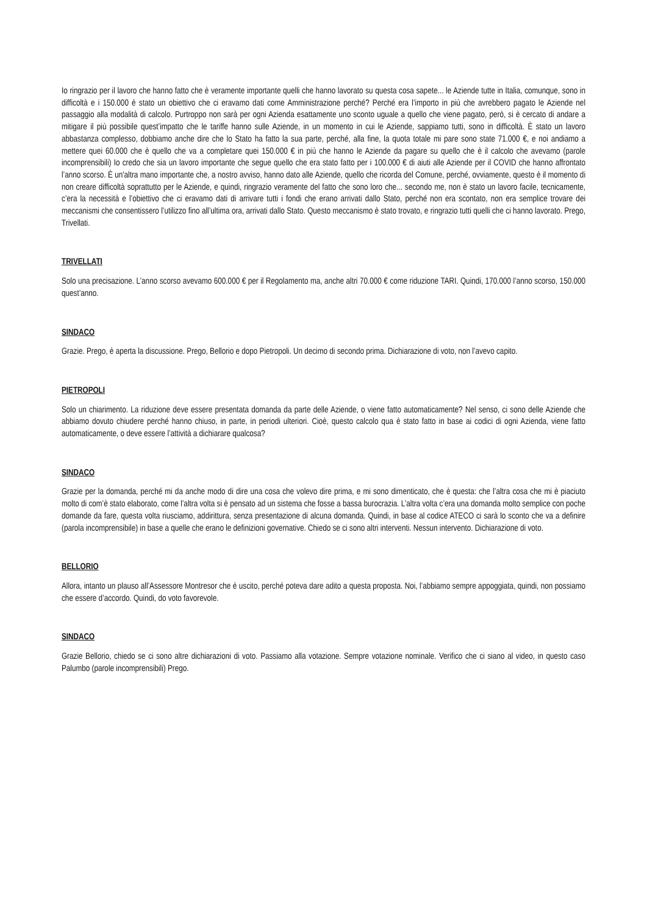Io ringrazio per il lavoro che hanno fatto che è veramente importante quelli che hanno lavorato su questa cosa sapete... le Aziende tutte in Italia, comunque, sono in difficoltà e i 150.000 è stato un obiettivo che ci eravamo dati come Amministrazione perché? Perché era l’importo in più che avrebbero pagato le Aziende nel passaggio alla modalità di calcolo. Purtroppo non sarà per ogni Azienda esattamente uno sconto uguale a quello che viene pagato, però, si è cercato di andare a mitigare il più possibile quest’impatto che le tariffe hanno sulle Aziende, in un momento in cui le Aziende, sappiamo tutti, sono in difficoltà. È stato un lavoro abbastanza complesso, dobbiamo anche dire che lo Stato ha fatto la sua parte, perché, alla fine, la quota totale mi pare sono state 71.000 €, e noi andiamo a mettere quei 60.000 che è quello che va a completare quei 150.000 € in più che hanno le Aziende da pagare su quello che è il calcolo che avevamo (parole incomprensibili) Io credo che sia un lavoro importante che segue quello che era stato fatto per i 100.000 € di aiuti alle Aziende per il COVID che hanno affrontato l’anno scorso. È un'altra mano importante che, a nostro avviso, hanno dato alle Aziende, quello che ricorda del Comune, perché, ovviamente, questo è il momento di non creare difficoltà soprattutto per le Aziende, e quindi, ringrazio veramente del fatto che sono loro che... secondo me, non è stato un lavoro facile, tecnicamente, c’era la necessità e l’obiettivo che ci eravamo dati di arrivare tutti i fondi che erano arrivati dallo Stato, perché non era scontato, non era semplice trovare dei meccanismi che consentissero l’utilizzo fino all’ultima ora, arrivati dallo Stato. Questo meccanismo è stato trovato, e ringrazio tutti quelli che ci hanno lavorato. Prego, Trivellati.
TRIVELLATI
Solo una precisazione. L’anno scorso avevamo 600.000 € per il Regolamento ma, anche altri 70.000 € come riduzione TARI. Quindi, 170.000 l’anno scorso, 150.000 quest’anno.
SINDACO
Grazie. Prego, è aperta la discussione. Prego, Bellorio e dopo Pietropoli. Un decimo di secondo prima. Dichiarazione di voto, non l’avevo capito.
PIETROPOLI
Solo un chiarimento. La riduzione deve essere presentata domanda da parte delle Aziende, o viene fatto automaticamente? Nel senso, ci sono delle Aziende che abbiamo dovuto chiudere perché hanno chiuso, in parte, in periodi ulteriori. Cioè, questo calcolo qua è stato fatto in base ai codici di ogni Azienda, viene fatto automaticamente, o deve essere l’attività a dichiarare qualcosa?
SINDACO
Grazie per la domanda, perché mi da anche modo di dire una cosa che volevo dire prima, e mi sono dimenticato, che è questa: che l’altra cosa che mi è piaciuto molto di com’è stato elaborato, come l’altra volta si è pensato ad un sistema che fosse a bassa burocrazia. L’altra volta c’era una domanda molto semplice con poche domande da fare, questa volta riusciamo, addirittura, senza presentazione di alcuna domanda. Quindi, in base al codice ATECO ci sarà lo sconto che va a definire (parola incomprensibile) in base a quelle che erano le definizioni governative. Chiedo se ci sono altri interventi. Nessun intervento. Dichiarazione di voto.
BELLORIO
Allora, intanto un plauso all’Assessore Montresor che è uscito, perché poteva dare adito a questa proposta. Noi, l’abbiamo sempre appoggiata, quindi, non possiamo che essere d’accordo. Quindi, do voto favorevole.
SINDACO
Grazie Bellorio, chiedo se ci sono altre dichiarazioni di voto. Passiamo alla votazione. Sempre votazione nominale. Verifico che ci siano al video, in questo caso Palumbo (parole incomprensibili) Prego.